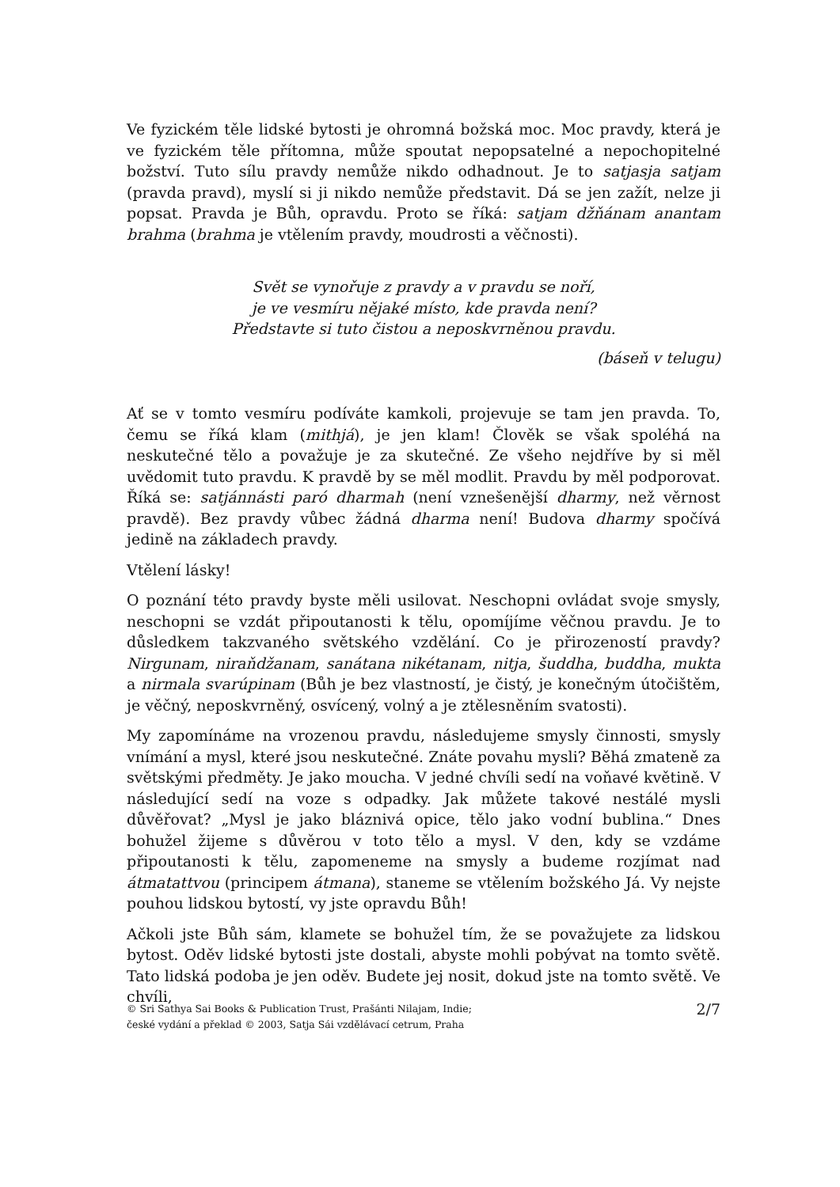Ve fyzickém těle lidské bytosti je ohromná božská moc. Moc pravdy, která je ve fyzickém těle přítomna, může spoutat nepopsatelné a nepochopitelné božství. Tuto sílu pravdy nemůže nikdo odhadnout. Je to satjasja satjam (pravda pravd), myslí si ji nikdo nemůže představit. Dá se jen zažít, nelze ji popsat. Pravda je Bůh, opravdu. Proto se říká: satjam džňánam anantam brahma (brahma je vtělením pravdy, moudrosti a věčnosti).
Svět se vynořuje z pravdy a v pravdu se noří,
je ve vesmíru nějaké místo, kde pravda není?
Představte si tuto čistou a neposkvrněnou pravdu.
(báseň v telugu)
Ať se v tomto vesmíru podíváte kamkoli, projevuje se tam jen pravda. To, čemu se říká klam (mithjá), je jen klam! Člověk se však spoléhá na neskutečné tělo a považuje je za skutečné. Ze všeho nejdříve by si měl uvědomit tuto pravdu. K pravdě by se měl modlit. Pravdu by měl podporovat. Říká se: satjánnásti paró dharmah (není vznešenější dharmy, než věrnost pravdě). Bez pravdy vůbec žádná dharma není! Budova dharmy spočívá jedině na základech pravdy.
Vtělení lásky!
O poznání této pravdy byste měli usilovat. Neschopni ovládat svoje smysly, neschopni se vzdát připoutanosti k tělu, opomíjíme věčnou pravdu. Je to důsledkem takzvaného světského vzdělání. Co je přirozeností pravdy? Nirgunam, niraňdžanam, sanátana nikétanam, nitja, šuddha, buddha, mukta a nirmala svarúpinam (Bůh je bez vlastností, je čistý, je konečným útočištěm, je věčný, neposkvrněný, osvícený, volný a je ztělesněním svatosti).
My zapomínáme na vrozenou pravdu, následujeme smysly činnosti, smysly vnímání a mysl, které jsou neskutečné. Znáte povahu mysli? Běhá zmateně za světskými předměty. Je jako moucha. V jedné chvíli sedí na voňavé květině. V následující sedí na voze s odpadky. Jak můžete takové nestálé mysli důvěřovat? „Mysl je jako bláznivá opice, tělo jako vodní bublina.“ Dnes bohužel žijeme s důvěrou v toto tělo a mysl. V den, kdy se vzdáme připoutanosti k tělu, zapomeneme na smysly a budeme rozjímat nad átmatattvou (principem átmana), staneme se vtělením božského Já. Vy nejste pouhou lidskou bytostí, vy jste opravdu Bůh!
Ačkoli jste Bůh sám, klamete se bohužel tím, že se považujete za lidskou bytost. Oděv lidské bytosti jste dostali, abyste mohli pobývat na tomto světě. Tato lidská podoba je jen oděv. Budete jej nosit, dokud jste na tomto světě. Ve chvíli,
© Sri Sathya Sai Books & Publication Trust, Prašánti Nilajam, Indie;
české vydání a překlad © 2003, Satja Sái vzdělávací cetrum, Praha
2/7